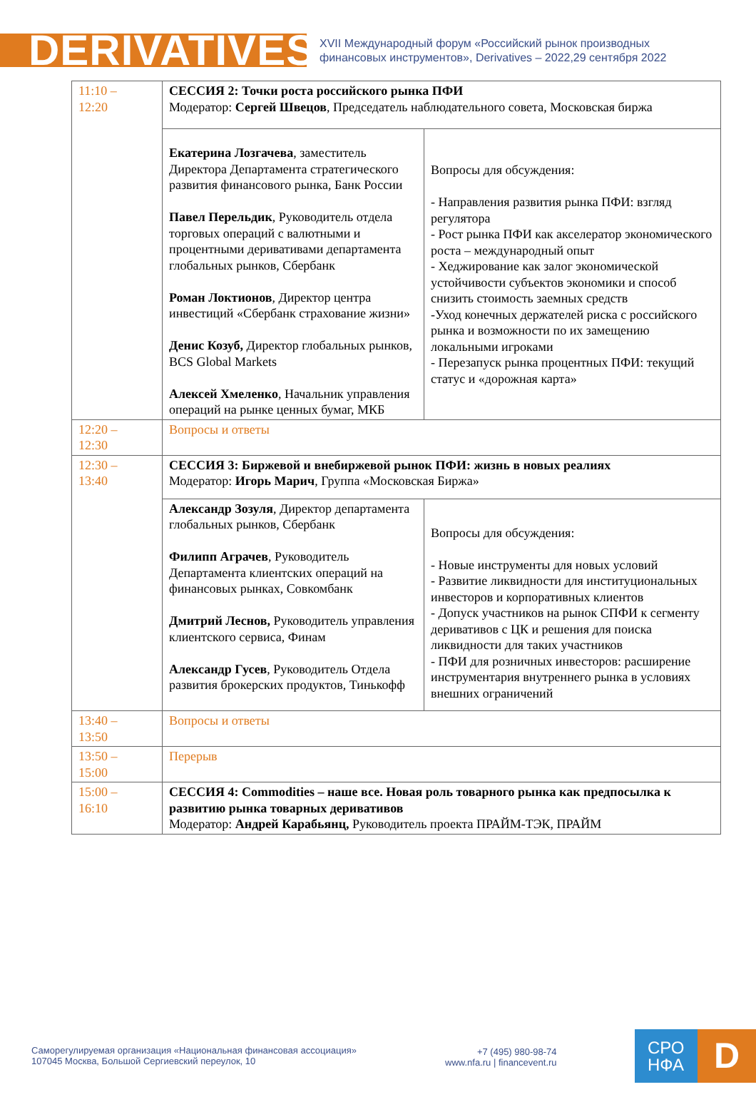DERIVATIVES
XVII Международный форум «Российский рынок производных
финансовых инструментов», Derivatives – 2022,29 сентября 2022
| 11:10 – 12:20 | СЕССИЯ 2: Точки роста российского рынка ПФИ Модератор: Сергей Швецов , Председатель наблюдательного совета, Московская биржа | |
| | Екатерина Лозгачева , заместитель Директора Департамента стратегического развития финансового рынка, Банк России Павел Перельдик , Руководитель отдела торговых операций с валютными и процентными деривативами департамента глобальных рынков, Сбербанк Роман Локтионов , Директор центра инвестиций «Сбербанк страхование жизни» Денис Козуб, Директор глобальных рынков, BCS Global Markets Алексей Хмеленко , Начальник управления операций на рынке ценных бумаг, МКБ | Вопросы для обсуждения: - Направления развития рынка ПФИ: взгляд регулятора - Рост рынка ПФИ как акселератор экономического роста – международный опыт - Хеджирование как залог экономической устойчивости субъектов экономики и способ снизить стоимость заемных средств -Уход конечных держателей риска с российского рынка и возможности по их замещению локальными игроками - Перезапуск рынка процентных ПФИ: текущий статус и «дорожная карта» |
| 12:20 – 12:30 | Вопросы и ответы | |
| 12:30 – 13:40 | СЕССИЯ 3: Биржевой и внебиржевой рынок ПФИ: жизнь в новых реалиях Модератор: Игорь Марич , Группа «Московская Биржа» | |
| | Александр Зозуля , Директор департамента глобальных рынков, Сбербанк Филипп Аграчев , Руководитель Департамента клиентских операций на финансовых рынках, Совкомбанк Дмитрий Леснов, Руководитель управления клиентского сервиса, Финам Александр Гусев , Руководитель Отдела развития брокерских продуктов, Тинькофф | Вопросы для обсуждения: - Новые инструменты для новых условий - Развитие ликвидности для институциональных инвесторов и корпоративных клиентов - Допуск участников на рынок СПФИ к сегменту деривативов с ЦК и решения для поиска ликвидности для таких участников - ПФИ для розничных инвесторов: расширение инструментария внутреннего рынка в условиях внешних ограничений |
| 13:40 – 13:50 | Вопросы и ответы | |
| 13:50 – 15:00 | Перерыв | |
| 15:00 – 16:10 | СЕССИЯ 4: Commodities – наше все. Новая роль товарного рынка как предпосылка к развитию рынка товарных деривативов Модератор: Андрей Карабьянц, Руководитель проекта ПРАЙМ-ТЭК, ПРАЙМ | |
Саморегулируемая организация «Национальная финансовая ассоциация»
107045 Москва, Большой Сергиевский переулок, 10
+7 (495) 980-98-74
www.nfa.ru | financevent.ru
СРО
НФА
D